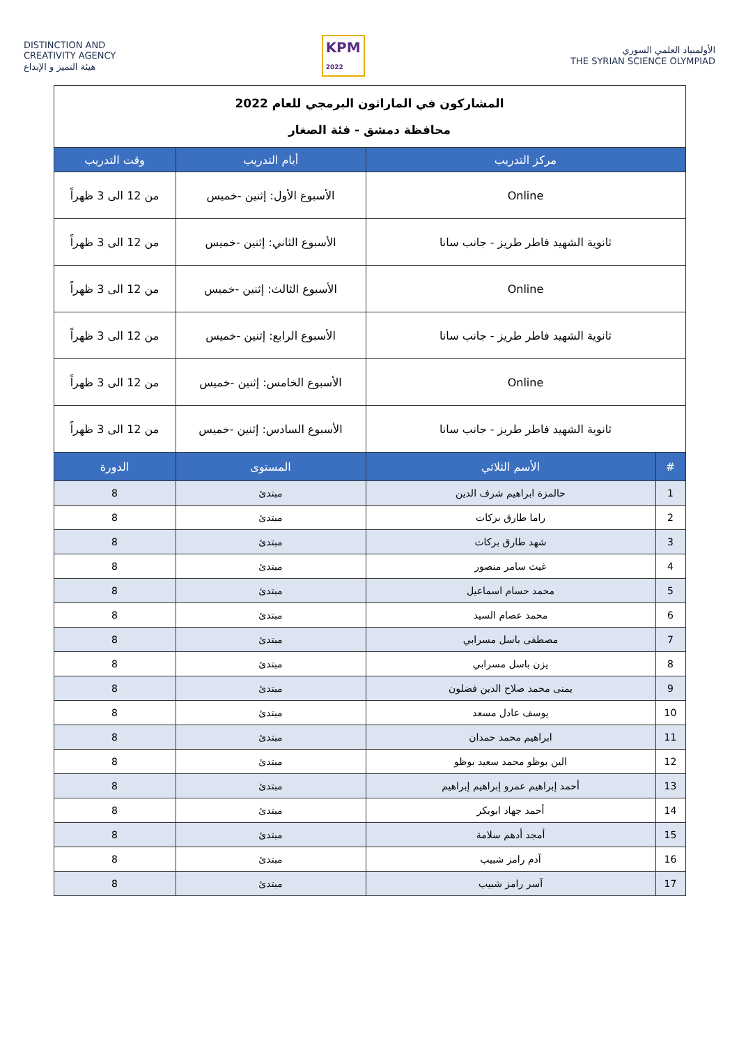DISTINCTION AND
CREATIVITY AGENCY
هيئة التميز و الإبداع
KPM
2022
الأولمبياد العلمي السوري
THE SYRIAN SCIENCE OLYMPIAD
| المشاركون في الماراثون البرمجي للعام 2022 محافظة دمشق - فئة الصغار | | | |
| مركز التدريب | | أيام التدريب | وقت التدريب |
| Online | | الأسبوع الأول: إثنين -خميس | من 12 الى 3 ظهراً |
| ثانوية الشهيد فاطر طريز - جانب سانا | | الأسبوع الثاني: إثنين -خميس | من 12 الى 3 ظهراً |
| Online | | الأسبوع الثالث: إثنين -خميس | من 12 الى 3 ظهراً |
| ثانوية الشهيد فاطر طريز - جانب سانا | | الأسبوع الرابع: إثنين -خميس | من 12 الى 3 ظهراً |
| Online | | الأسبوع الخامس: إثنين -خميس | من 12 الى 3 ظهراً |
| ثانوية الشهيد فاطر طريز - جانب سانا | | الأسبوع السادس: إثنين -خميس | من 12 الى 3 ظهراً |
| # | الأسم الثلاثي | المستوى | الدورة |
| 1 | حالمزة ابراهيم شرف الدين | مبتدئ | 8 |
| 2 | راما طارق بركات | مبتدئ | 8 |
| 3 | شهد طارق بركات | مبتدئ | 8 |
| 4 | غيث سامر منصور | مبتدئ | 8 |
| 5 | محمد حسام اسماعيل | مبتدئ | 8 |
| 6 | محمد عصام السيد | مبتدئ | 8 |
| 7 | مصطفى باسل مسرابي | مبتدئ | 8 |
| 8 | يزن باسل مسرابي | مبتدئ | 8 |
| 9 | يمنى محمد صلاح الدين فضلون | مبتدئ | 8 |
| 10 | يوسف عادل مسعد | مبتدئ | 8 |
| 11 | ابراهيم محمد حمدان | مبتدئ | 8 |
| 12 | الين بوظو محمد سعيد بوظو | مبتدئ | 8 |
| 13 | أحمد إبراهيم عمرو إبراهيم إبراهيم | مبتدئ | 8 |
| 14 | أحمد جهاد ابوبكر | مبتدئ | 8 |
| 15 | أمجد أدهم سلامة | مبتدئ | 8 |
| 16 | آدم رامز شبيب | مبتدئ | 8 |
| 17 | آسر رامز شبيب | مبتدئ | 8 |